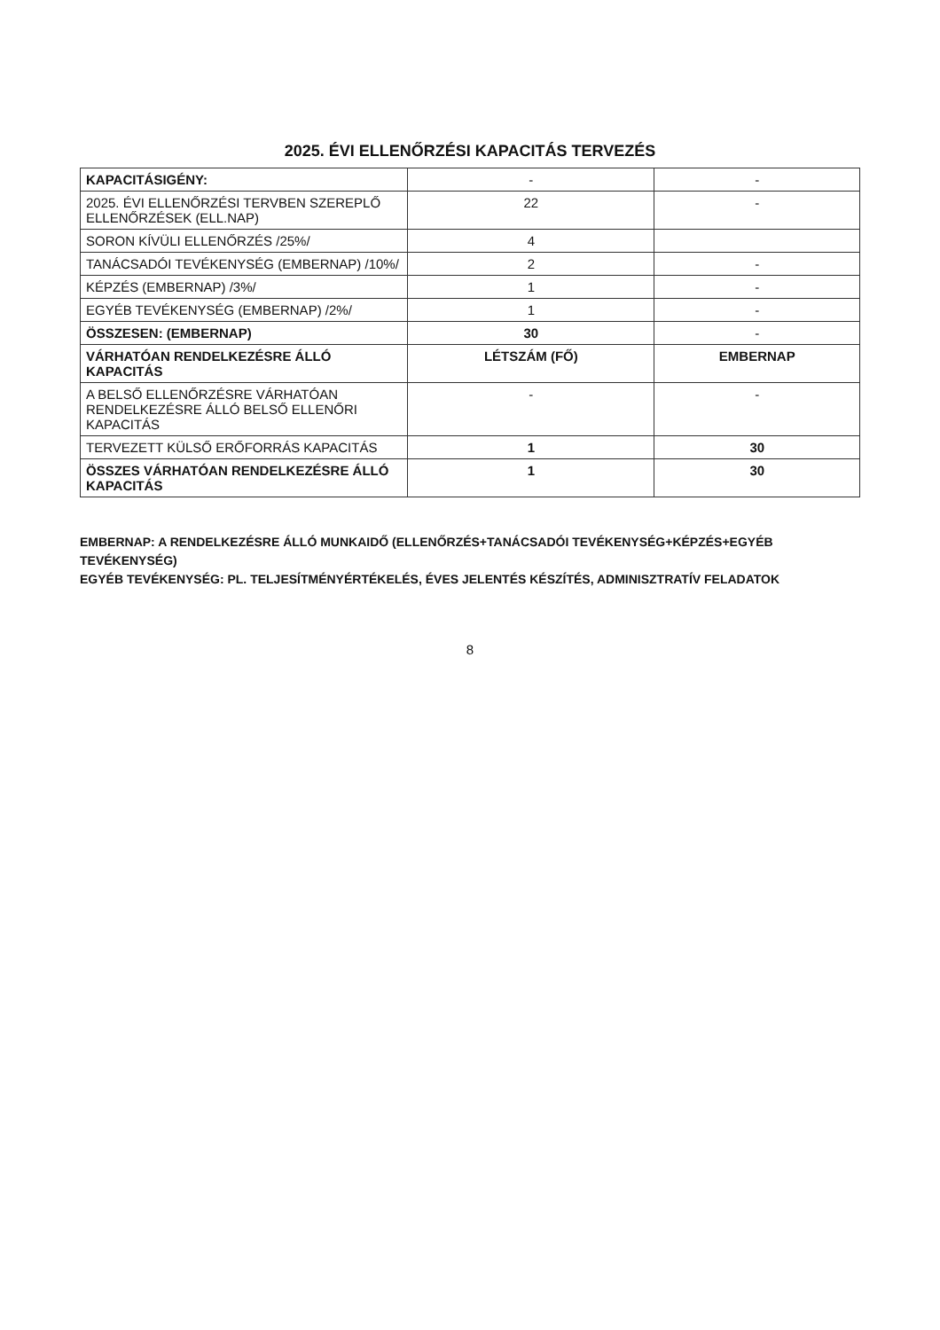2025. ÉVI ELLENŐRZÉSI KAPACITÁS TERVEZÉS
| KAPACITÁSIGÉNY: | - | - |
| 2025. ÉVI ELLENŐRZÉSI TERVBEN SZEREPLŐ ELLENŐRZÉSEK (ELL.NAP) | 22 | - |
| SORON KÍVÜLI ELLENŐRZÉS /25%/ | 4 | |
| TANÁCSADÓI TEVÉKENYSÉG (EMBERNAP) /10%/ | 2 | - |
| KÉPZÉS (EMBERNAP) /3%/ | 1 | - |
| EGYÉB TEVÉKENYSÉG (EMBERNAP) /2%/ | 1 | - |
| ÖSSZESEN: (EMBERNAP) | 30 | - |
| VÁRHATÓAN RENDELKEZÉSRE ÁLLÓ KAPACITÁS | LÉTSZÁM (FŐ) | EMBERNAP |
| A BELSŐ ELLENŐRZÉSRE VÁRHATÓAN RENDELKEZÉSRE ÁLLÓ BELSŐ ELLENŐRI KAPACITÁS | - | - |
| TERVEZETT KÜLSŐ ERŐFORRÁS KAPACITÁS | 1 | 30 |
| ÖSSZES VÁRHATÓAN RENDELKEZÉSRE ÁLLÓ KAPACITÁS | 1 | 30 |
EMBERNAP: A RENDELKEZÉSRE ÁLLÓ MUNKAIDŐ (ELLENŐRZÉS+TANÁCSADÓI TEVÉKENYSÉG+KÉPZÉS+EGYÉB TEVÉKENYSÉG)
EGYÉB TEVÉKENYSÉG: PL. TELJESÍTMÉNYÉRTÉKELÉS, ÉVES JELENTÉS KÉSZÍTÉS, ADMINISZTRATÍV FELADATOK
8